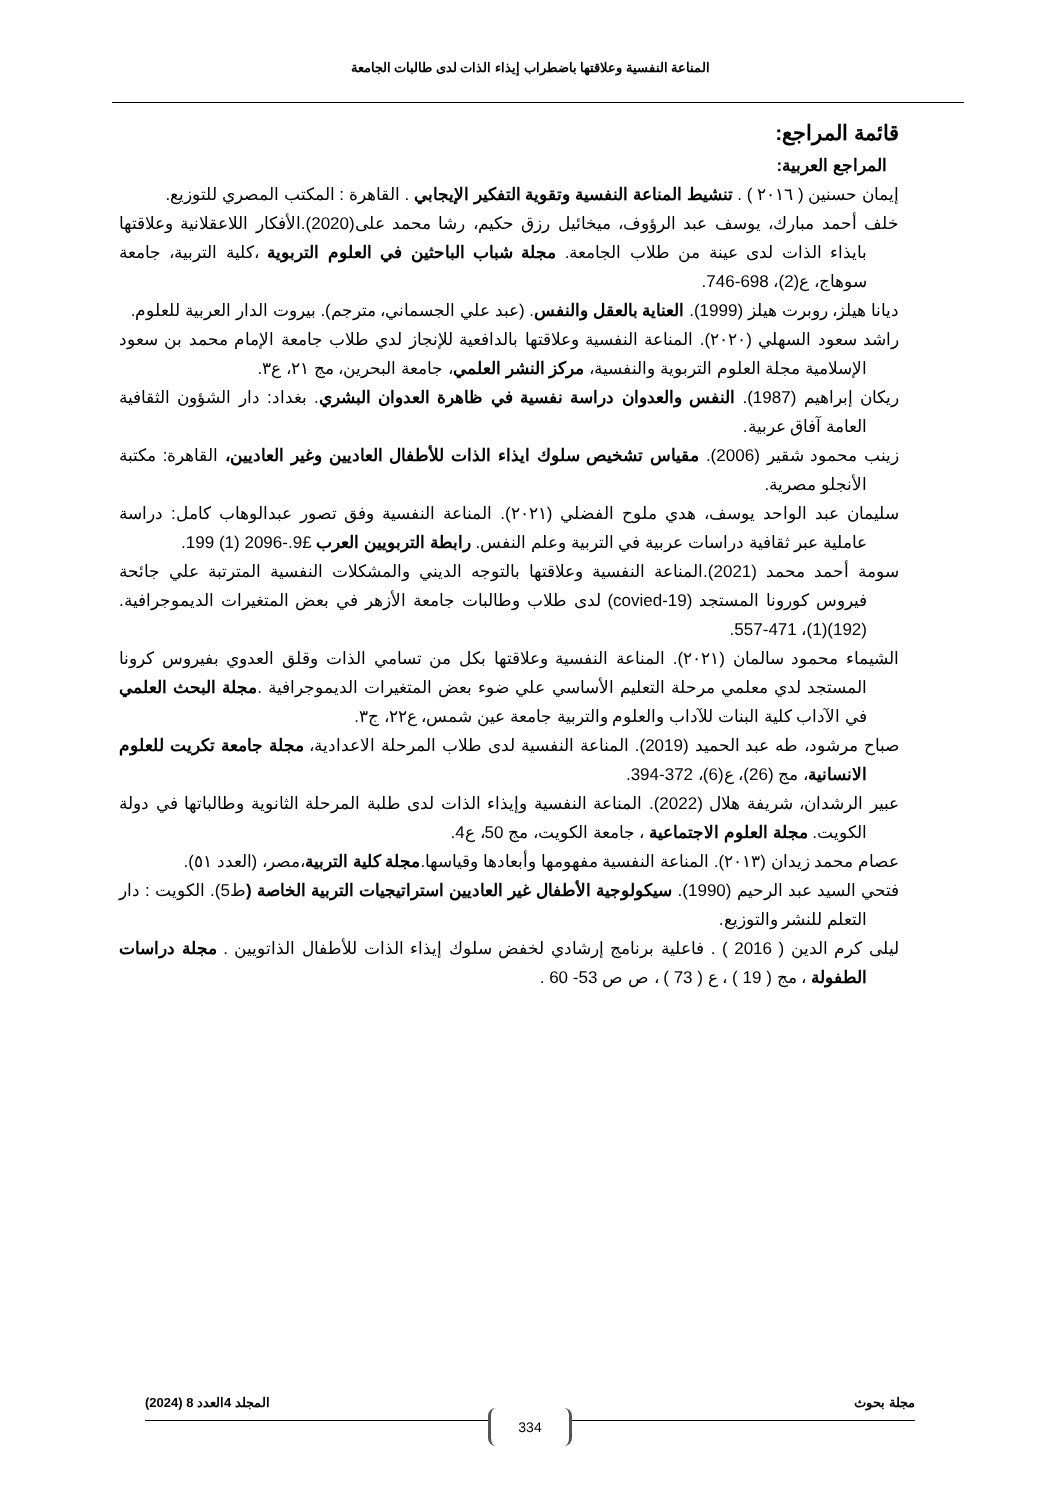المناعة النفسية وعلاقتها باضطراب إيذاء الذات لدى طالبات الجامعة
قائمة المراجع:
المراجع العربية:
إيمان حسنين ( ٢٠١٦ ) . تنشيط المناعة النفسية وتقوية التفكير الإيجابي . القاهرة : المكتب المصري للتوزيع.
خلف أحمد مبارك، يوسف عبد الرؤوف، ميخائيل رزق حكيم، رشا محمد على(2020).الأفكار اللاعقلانية وعلاقتها بايذاء الذات لدى عينة من طلاب الجامعة. مجلة شباب الباحثين في العلوم التربوية ،كلية التربية، جامعة سوهاج، ع(2)، 698-746.
ديانا هيلز، روبرت هيلز (1999). العناية بالعقل والنفس. (عبد علي الجسماني، مترجم). بيروت الدار العربية للعلوم.
راشد سعود السهلي (٢٠٢٠). المناعة النفسية وعلاقتها بالدافعية للإنجاز لدي طلاب جامعة الإمام محمد بن سعود الإسلامية مجلة العلوم التربوية والنفسية، مركز النشر العلمي، جامعة البحرين، مج ٢١، ع٣.
ريكان إبراهيم (1987). النفس والعدوان دراسة نفسية في ظاهرة العدوان البشري. بغداد: دار الشؤون الثقافية العامة آفاق عربية.
زينب محمود شقير (2006). مقياس تشخيص سلوك ايذاء الذات للأطفال العاديين وغير العاديين، القاهرة: مكتبة الأنجلو مصرية.
سليمان عبد الواحد يوسف، هدي ملوح الفضلي (٢٠٢١). المناعة النفسية وفق تصور عبدالوهاب كامل: دراسة عاملية عبر ثقافية دراسات عربية في التربية وعلم النفس. رابطة التربويين العرب £9.-2096 (1) 199.
سومة أحمد محمد (2021).المناعة النفسية وعلاقتها بالتوجه الديني والمشكلات النفسية المترتبة علي جائحة فيروس كورونا المستجد (covied-19) لدى طلاب وطالبات جامعة الأزهر في بعض المتغيرات الديموجرافية. (192)(1)، 471-557.
الشيماء محمود سالمان (٢٠٢١). المناعة النفسية وعلاقتها بكل من تسامي الذات وقلق العدوي بفيروس كرونا المستجد لدي معلمي مرحلة التعليم الأساسي علي ضوء بعض المتغيرات الديموجرافية .مجلة البحث العلمي في الآداب كلية البنات للآداب والعلوم والتربية جامعة عين شمس، ع٢٢، ج٣.
صباح مرشود، طه عبد الحميد (2019). المناعة النفسية لدى طلاب المرحلة الاعدادية، مجلة جامعة تكريت للعلوم الانسانية، مج (26)، ع(6)، 372-394.
عبير الرشدان، شريفة هلال (2022). المناعة النفسية وإيذاء الذات لدى طلبة المرحلة الثانوية وطالباتها في دولة الكويت. مجلة العلوم الاجتماعية ، جامعة الكويت، مج 50، ع4.
عصام محمد زيدان (٢٠١٣). المناعة النفسية مفهومها وأبعادها وقياسها.مجلة كلية التربية،مصر، (العدد ٥١).
فتحي السيد عبد الرحيم (1990). سيكولوجية الأطفال غير العاديين استراتيجيات التربية الخاصة (ط5). الكويت : دار التعلم للنشر والتوزيع.
ليلى كرم الدين ( 2016 ) . فاعلية برنامج إرشادي لخفض سلوك إيذاء الذات للأطفال الذاتويين . مجلة دراسات الطفولة ، مج ( 19 ) ، ع ( 73 ) ، ص ص 53- 60 .
مجلة بحوث المجلد 4العدد 8 (2024)
334